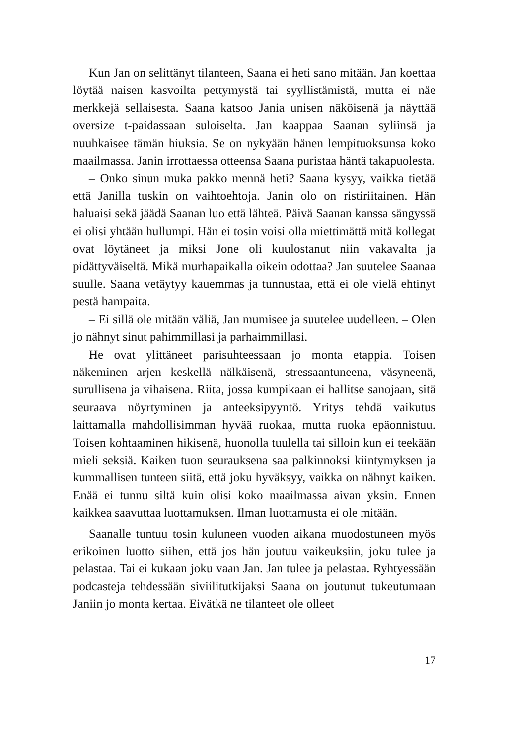Kun Jan on selittänyt tilanteen, Saana ei heti sano mitään. Jan koettaa löytää naisen kasvoilta pettymystä tai syyllistämistä, mutta ei näe merkkejä sellaisesta. Saana katsoo Jania unisen näköisenä ja näyttää oversize t-paidassaan suloiselta. Jan kaappaa Saanan syliinsä ja nuuhkaisee tämän hiuksia. Se on nykyään hänen lempituoksunsa koko maailmassa. Janin irrottaessa otteensa Saana puristaa häntä takapuolesta.
– Onko sinun muka pakko mennä heti? Saana kysyy, vaikka tietää että Janilla tuskin on vaihtoehtoja. Janin olo on ristiriitainen. Hän haluaisi sekä jäädä Saanan luo että lähteä. Päivä Saanan kanssa sängyssä ei olisi yhtään hullumpi. Hän ei tosin voisi olla miettimättä mitä kollegat ovat löytäneet ja miksi Jone oli kuulostanut niin vakavalta ja pidättyväiseltä. Mikä murhapaikalla oikein odottaa? Jan suutelee Saanaa suulle. Saana vetäytyy kauemmas ja tunnustaa, että ei ole vielä ehtinyt pestä hampaita.
– Ei sillä ole mitään väliä, Jan mumisee ja suutelee uudelleen. – Olen jo nähnyt sinut pahimmillasi ja parhaimmillasi.
He ovat ylittäneet parisuhteessaan jo monta etappia. Toisen näkeminen arjen keskellä nälkäisenä, stressaantuneena, väsyneenä, surullisena ja vihaisena. Riita, jossa kumpikaan ei hallitse sanojaan, sitä seuraava nöyrtyminen ja anteeksipyyntö. Yritys tehdä vaikutus laittamalla mahdollisimman hyvää ruokaa, mutta ruoka epäonnistuu. Toisen kohtaaminen hikisenä, huonolla tuulella tai silloin kun ei teekään mieli seksiä. Kaiken tuon seurauksena saa palkinnoksi kiintymyksen ja kummallisen tunteen siitä, että joku hyväksyy, vaikka on nähnyt kaiken. Enää ei tunnu siltä kuin olisi koko maailmassa aivan yksin. Ennen kaikkea saavuttaa luottamuksen. Ilman luottamusta ei ole mitään.
Saanalle tuntuu tosin kuluneen vuoden aikana muodostuneen myös erikoinen luotto siihen, että jos hän joutuu vaikeuksiin, joku tulee ja pelastaa. Tai ei kukaan joku vaan Jan. Jan tulee ja pelastaa. Ryhtyessään podcasteja tehdessään siviilitutkijaksi Saana on joutunut tukeutumaan Janiin jo monta kertaa. Eivätkä ne tilanteet ole olleet
17